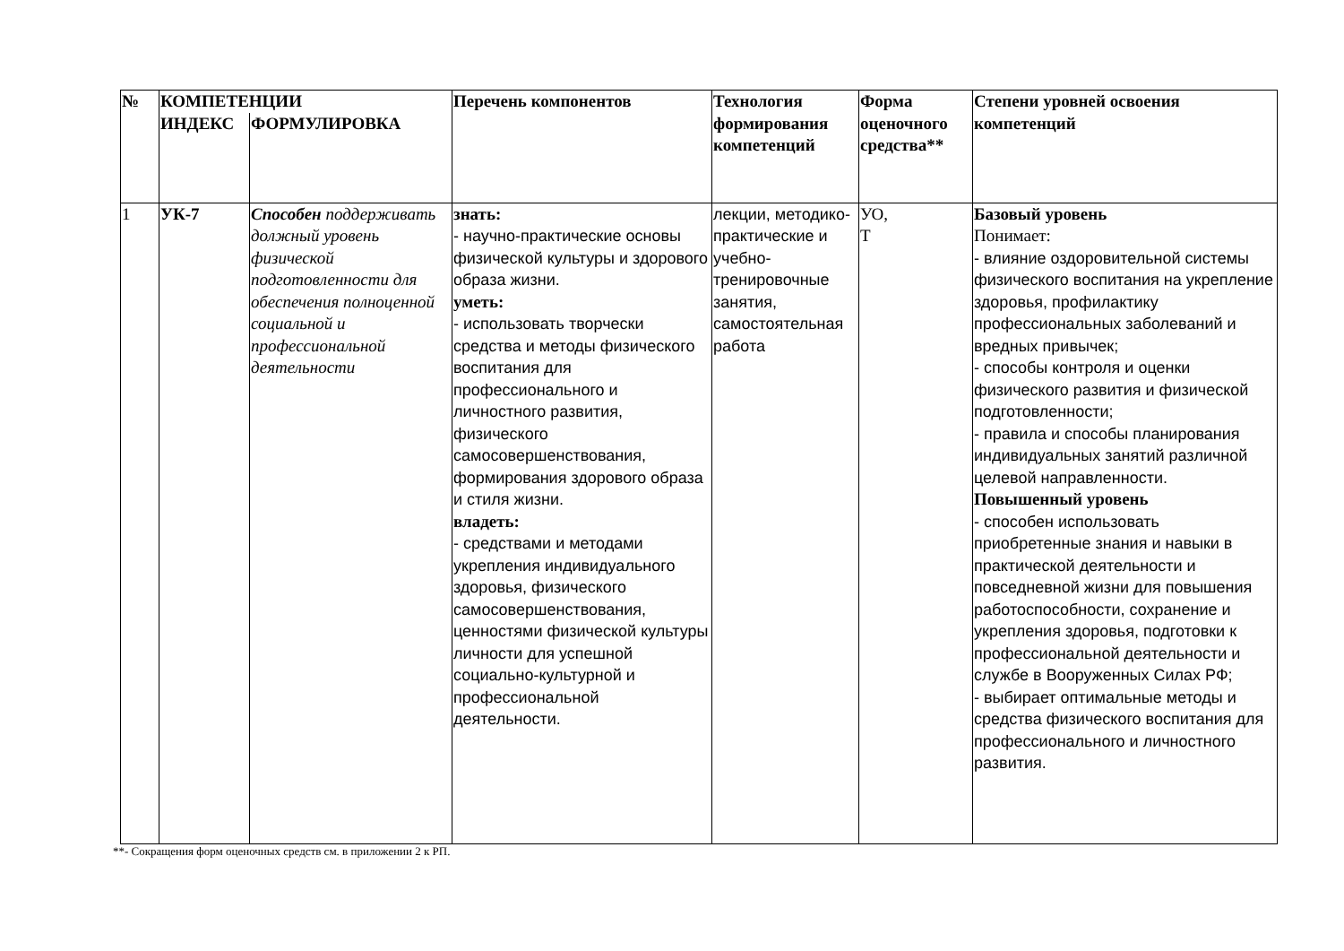| № | КОМПЕТЕНЦИИ | | Перечень компонентов | Технология формирования компетенций | Форма оценочного средства** | Степени уровней освоения компетенций |
| --- | --- | --- | --- | --- | --- | --- |
| | ИНДЕКС | ФОРМУЛИРОВКА | | | | |
| 1 | УК-7 | Способен поддерживать должный уровень физической подготовленности для обеспечения полноценной социальной и профессиональной деятельности | знать: - научно-практические основы физической культуры и здорового образа жизни. уметь: - использовать творчески средства и методы физического воспитания для профессионального и личностного развития, физического самосовершенствования, формирования здорового образа и стиля жизни. владеть: - средствами и методами укрепления индивидуального здоровья, физического самосовершенствования, ценностями физической культуры личности для успешной социально-культурной и профессиональной деятельности. | лекции, методико-практические и учебно-тренировочные занятия, самостоятельная работа | УО, Т | Базовый уровень Понимает: - влияние оздоровительной системы физического воспитания на укрепление здоровья, профилактику профессиональных заболеваний и вредных привычек; - способы контроля и оценки физического развития и физической подготовленности; - правила и способы планирования индивидуальных занятий различной целевой направленности. Повышенный уровень - способен использовать приобретенные знания и навыки в практической деятельности и повседневной жизни для повышения работоспособности, сохранение и укрепления здоровья, подготовки к профессиональной деятельности и службе в Вооруженных Силах РФ; - выбирает оптимальные методы и средства физического воспитания для профессионального и личностного развития. |
**- Сокращения форм оценочных средств см. в приложении 2 к РП.